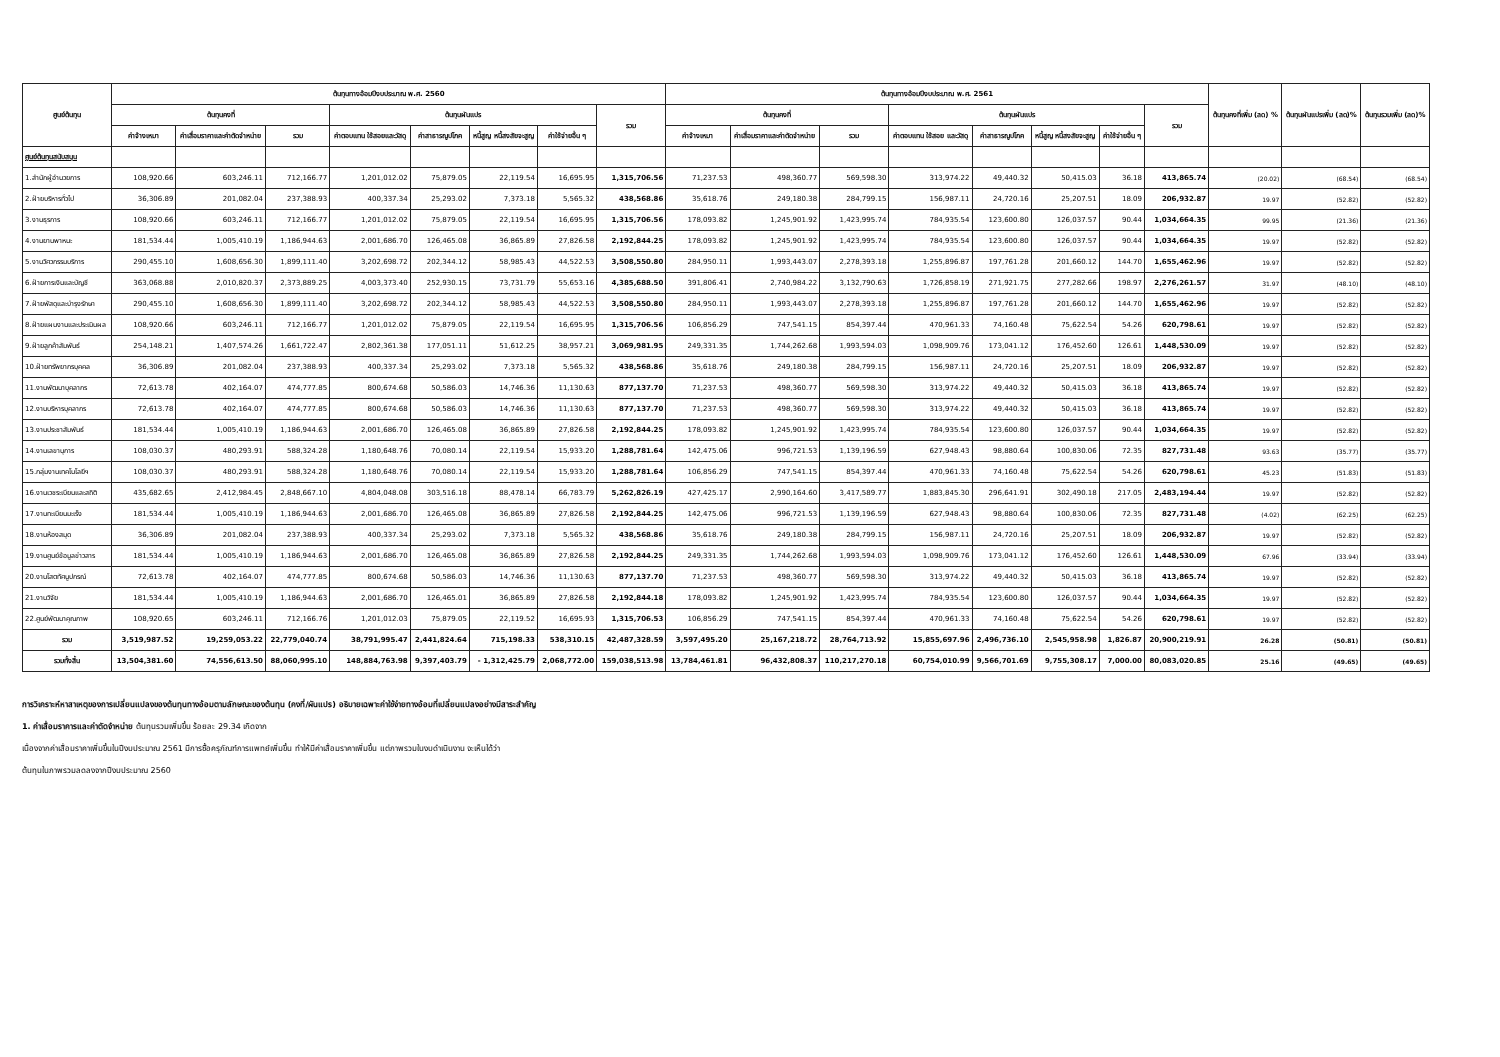| ศูนย์ต้นทุน | ต้นทุนทางอ้อมปีงบประมาณ พ.ศ. 2560 | | | | | | | | ต้นทุนทางอ้อมปีงบประมาณ พ.ศ. 2561 | | | | | | | | ต้นทุนคงที่เพิ่ม (ลด) % | ต้นทุนผันแปรเพิ่ม (ลด)% | ต้นทุนรวมเพิ่ม (ลด)% |
| --- | --- | --- | --- | --- | --- | --- | --- | --- | --- | --- | --- | --- | --- | --- | --- | --- | --- | --- | --- |
| | ต้นทุนคงที่ | | | ต้นทุนผันแปร | | | | รวม | ต้นทุนคงที่ | | | ต้นทุนผันแปร | | | | รวม | | | |
| | ค่าจ้างเหมา | ค่าเสื่อมราคาและค่าตัดจำหน่าย | รวม | ค่าตอบแทน ใช้สอยและวัสดุ | ค่าสาธารณูปโภค | หนี้สูญ หนี้สงสัยจะสูญ | ค่าใช้จ่ายอื่น ๆ | | ค่าจ้างเหมา | ค่าเสื่อมราคาและค่าตัดจำหน่าย | รวม | ค่าตอบแทน ใช้สอย และวัสดุ | ค่าสาธารณูปโภค | หนี้สูญ หนี้สงสัยจะสูญ | ค่าใช้จ่ายอื่น ๆ | | | | |
| ศูนย์ต้นทุนสนับสนุน | | | | | | | | | | | | | | | | | | | |
| 1.สำนักผู้อำนวยการ | 108,920.66 | 603,246.11 | 712,166.77 | 1,201,012.02 | 75,879.05 | 22,119.54 | 16,695.95 | 1,315,706.56 | 71,237.53 | 498,360.77 | 569,598.30 | 313,974.22 | 49,440.32 | 50,415.03 | 36.18 | 413,865.74 | (20.02) | (68.54) | (68.54) |
| 2.ฝ่ายบริหารทั่วไป | 36,306.89 | 201,082.04 | 237,388.93 | 400,337.34 | 25,293.02 | 7,373.18 | 5,565.32 | 438,568.86 | 35,618.76 | 249,180.38 | 284,799.15 | 156,987.11 | 24,720.16 | 25,207.51 | 18.09 | 206,932.87 | 19.97 | (52.82) | (52.82) |
| 3.งานธุรการ | 108,920.66 | 603,246.11 | 712,166.77 | 1,201,012.02 | 75,879.05 | 22,119.54 | 16,695.95 | 1,315,706.56 | 178,093.82 | 1,245,901.92 | 1,423,995.74 | 784,935.54 | 123,600.80 | 126,037.57 | 90.44 | 1,034,664.35 | 99.95 | (21.36) | (21.36) |
| 4.งานยานพาหนะ | 181,534.44 | 1,005,410.19 | 1,186,944.63 | 2,001,686.70 | 126,465.08 | 36,865.89 | 27,826.58 | 2,192,844.25 | 178,093.82 | 1,245,901.92 | 1,423,995.74 | 784,935.54 | 123,600.80 | 126,037.57 | 90.44 | 1,034,664.35 | 19.97 | (52.82) | (52.82) |
| 5.งานวิศวกรรมบริการ | 290,455.10 | 1,608,656.30 | 1,899,111.40 | 3,202,698.72 | 202,344.12 | 58,985.43 | 44,522.53 | 3,508,550.80 | 284,950.11 | 1,993,443.07 | 2,278,393.18 | 1,255,896.87 | 197,761.28 | 201,660.12 | 144.70 | 1,655,462.96 | 19.97 | (52.82) | (52.82) |
| 6.ฝ่ายการเงินและบัญชี | 363,068.88 | 2,010,820.37 | 2,373,889.25 | 4,003,373.40 | 252,930.15 | 73,731.79 | 55,653.16 | 4,385,688.50 | 391,806.41 | 2,740,984.22 | 3,132,790.63 | 1,726,858.19 | 271,921.75 | 277,282.66 | 198.97 | 2,276,261.57 | 31.97 | (48.10) | (48.10) |
| 7.ฝ่ายพัสดุและบำรุงรักษา | 290,455.10 | 1,608,656.30 | 1,899,111.40 | 3,202,698.72 | 202,344.12 | 58,985.43 | 44,522.53 | 3,508,550.80 | 284,950.11 | 1,993,443.07 | 2,278,393.18 | 1,255,896.87 | 197,761.28 | 201,660.12 | 144.70 | 1,655,462.96 | 19.97 | (52.82) | (52.82) |
| 8.ฝ่ายแผนงานและประเมินผล | 108,920.66 | 603,246.11 | 712,166.77 | 1,201,012.02 | 75,879.05 | 22,119.54 | 16,695.95 | 1,315,706.56 | 106,856.29 | 747,541.15 | 854,397.44 | 470,961.33 | 74,160.48 | 75,622.54 | 54.26 | 620,798.61 | 19.97 | (52.82) | (52.82) |
| 9.ฝ่ายลูกค้าสัมพันธ์ | 254,148.21 | 1,407,574.26 | 1,661,722.47 | 2,802,361.38 | 177,051.11 | 51,612.25 | 38,957.21 | 3,069,981.95 | 249,331.35 | 1,744,262.68 | 1,993,594.03 | 1,098,909.76 | 173,041.12 | 176,452.60 | 126.61 | 1,448,530.09 | 19.97 | (52.82) | (52.82) |
| 10.ฝ่ายทรัพยากรบุคคล | 36,306.89 | 201,082.04 | 237,388.93 | 400,337.34 | 25,293.02 | 7,373.18 | 5,565.32 | 438,568.86 | 35,618.76 | 249,180.38 | 284,799.15 | 156,987.11 | 24,720.16 | 25,207.51 | 18.09 | 206,932.87 | 19.97 | (52.82) | (52.82) |
| 11.งานพัฒนาบุคลากร | 72,613.78 | 402,164.07 | 474,777.85 | 800,674.68 | 50,586.03 | 14,746.36 | 11,130.63 | 877,137.70 | 71,237.53 | 498,360.77 | 569,598.30 | 313,974.22 | 49,440.32 | 50,415.03 | 36.18 | 413,865.74 | 19.97 | (52.82) | (52.82) |
| 12.งานบริหารบุคลากร | 72,613.78 | 402,164.07 | 474,777.85 | 800,674.68 | 50,586.03 | 14,746.36 | 11,130.63 | 877,137.70 | 71,237.53 | 498,360.77 | 569,598.30 | 313,974.22 | 49,440.32 | 50,415.03 | 36.18 | 413,865.74 | 19.97 | (52.82) | (52.82) |
| 13.งานประชาสัมพันธ์ | 181,534.44 | 1,005,410.19 | 1,186,944.63 | 2,001,686.70 | 126,465.08 | 36,865.89 | 27,826.58 | 2,192,844.25 | 178,093.82 | 1,245,901.92 | 1,423,995.74 | 784,935.54 | 123,600.80 | 126,037.57 | 90.44 | 1,034,664.35 | 19.97 | (52.82) | (52.82) |
| 14.งานเลขานุการ | 108,030.37 | 480,293.91 | 588,324.28 | 1,180,648.76 | 70,080.14 | 22,119.54 | 15,933.20 | 1,288,781.64 | 142,475.06 | 996,721.53 | 1,139,196.59 | 627,948.43 | 98,880.64 | 100,830.06 | 72.35 | 827,731.48 | 93.63 | (35.77) | (35.77) |
| 15.กลุ่มงานเทคโนโลยีฯ | 108,030.37 | 480,293.91 | 588,324.28 | 1,180,648.76 | 70,080.14 | 22,119.54 | 15,933.20 | 1,288,781.64 | 106,856.29 | 747,541.15 | 854,397.44 | 470,961.33 | 74,160.48 | 75,622.54 | 54.26 | 620,798.61 | 45.23 | (51.83) | (51.83) |
| 16.งานเวชระเบียนและสถิติ | 435,682.65 | 2,412,984.45 | 2,848,667.10 | 4,804,048.08 | 303,516.18 | 88,478.14 | 66,783.79 | 5,262,826.19 | 427,425.17 | 2,990,164.60 | 3,417,589.77 | 1,883,845.30 | 296,641.91 | 302,490.18 | 217.05 | 2,483,194.44 | 19.97 | (52.82) | (52.82) |
| 17.งานทะเบียนมะเร็ง | 181,534.44 | 1,005,410.19 | 1,186,944.63 | 2,001,686.70 | 126,465.08 | 36,865.89 | 27,826.58 | 2,192,844.25 | 142,475.06 | 996,721.53 | 1,139,196.59 | 627,948.43 | 98,880.64 | 100,830.06 | 72.35 | 827,731.48 | (4.02) | (62.25) | (62.25) |
| 18.งานห้องสมุด | 36,306.89 | 201,082.04 | 237,388.93 | 400,337.34 | 25,293.02 | 7,373.18 | 5,565.32 | 438,568.86 | 35,618.76 | 249,180.38 | 284,799.15 | 156,987.11 | 24,720.16 | 25,207.51 | 18.09 | 206,932.87 | 19.97 | (52.82) | (52.82) |
| 19.งานศูนย์ข้อมูลข่าวสาร | 181,534.44 | 1,005,410.19 | 1,186,944.63 | 2,001,686.70 | 126,465.08 | 36,865.89 | 27,826.58 | 2,192,844.25 | 249,331.35 | 1,744,262.68 | 1,993,594.03 | 1,098,909.76 | 173,041.12 | 176,452.60 | 126.61 | 1,448,530.09 | 67.96 | (33.94) | (33.94) |
| 20.งานโสตทัศนูปกรณ์ | 72,613.78 | 402,164.07 | 474,777.85 | 800,674.68 | 50,586.03 | 14,746.36 | 11,130.63 | 877,137.70 | 71,237.53 | 498,360.77 | 569,598.30 | 313,974.22 | 49,440.32 | 50,415.03 | 36.18 | 413,865.74 | 19.97 | (52.82) | (52.82) |
| 21.งานวิจัย | 181,534.44 | 1,005,410.19 | 1,186,944.63 | 2,001,686.70 | 126,465.01 | 36,865.89 | 27,826.58 | 2,192,844.18 | 178,093.82 | 1,245,901.92 | 1,423,995.74 | 784,935.54 | 123,600.80 | 126,037.57 | 90.44 | 1,034,664.35 | 19.97 | (52.82) | (52.82) |
| 22.ศูนย์พัฒนาคุณภาพ | 108,920.65 | 603,246.11 | 712,166.76 | 1,201,012.03 | 75,879.05 | 22,119.52 | 16,695.93 | 1,315,706.53 | 106,856.29 | 747,541.15 | 854,397.44 | 470,961.33 | 74,160.48 | 75,622.54 | 54.26 | 620,798.61 | 19.97 | (52.82) | (52.82) |
| รวม | 3,519,987.52 | 19,259,053.22 | 22,779,040.74 | 38,791,995.47 | 2,441,824.64 | 715,198.33 | 538,310.15 | 42,487,328.59 | 3,597,495.20 | 25,167,218.72 | 28,764,713.92 | 15,855,697.96 | 2,496,736.10 | 2,545,958.98 | 1,826.87 | 20,900,219.91 | 26.28 | (50.81) | (50.81) |
| รวมทั้งสิ้น | 13,504,381.60 | 74,556,613.50 | 88,060,995.10 | 148,884,763.98 | 9,397,403.79 | - 1,312,425.79 | 2,068,772.00 | 159,038,513.98 | 13,784,461.81 | 96,432,808.37 | 110,217,270.18 | 60,754,010.99 | 9,566,701.69 | 9,755,308.17 | 7,000.00 | 80,083,020.85 | 25.16 | (49.65) | (49.65) |
การวิเคราะห์หาสาเหตุของการเปลี่ยนแปลงของต้นทุนทางอ้อมตามลักษณะของต้นทุน (คงที่/ผันแปร) อธิบายเฉพาะค่าใช้จ่ายทางอ้อมที่เปลี่ยนแปลงอย่างมีสาระสำคัญ
1. ค่าเสื่อมราคารและค่าตัดจำหน่าย ต้นทุนรวมเพิ่มขึ้น ร้อยละ 29.34 เกิดจาก
เนื่องจากค่าเสื่อมราคาเพิ่มขึ้นในปีงบประมาณ 2561 มีการซื้อครุภัณฑ์การแพทย์เพิ่มขึ้น ทำให้มีค่าเสื่อมราคาเพิ่มขึ้น แต่ภาพรวมในงบดำเนินงาน จะเห็นได้ว่า
ต้นทุนในภาพรวมลดลงจากปีงบประมาณ 2560